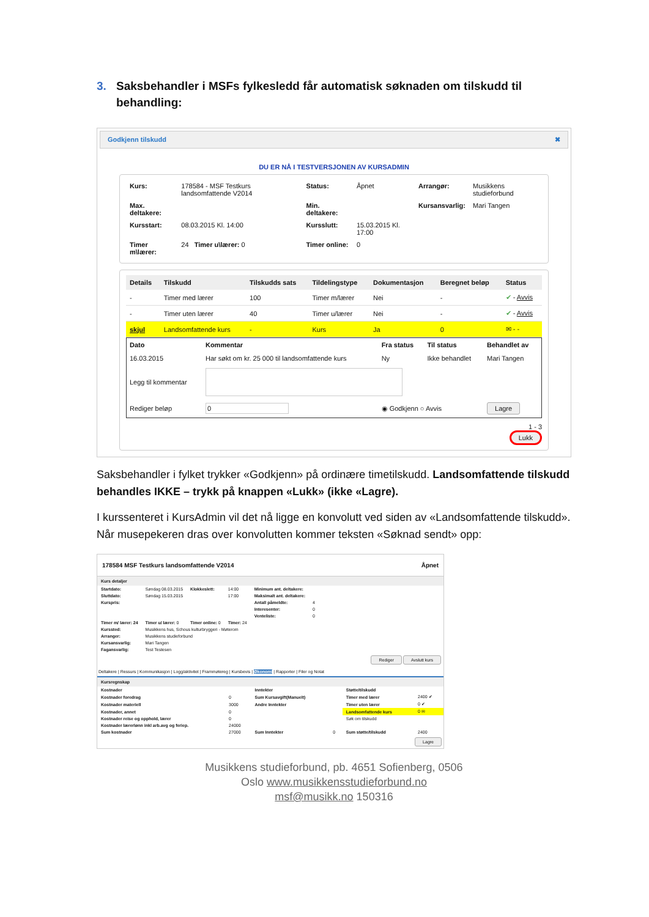3. Saksbehandler i MSFs fylkesledd får automatisk søknaden om tilskudd til behandling:
Godkjenn tilskudd ✖
DU ER NÅ I TESTVERSJONEN AV KURSADMIN
| Kurs: | 178584 - MSF Testkurs landsomfattende V2014 | Status: | Åpnet | Arrangør: | Musikkens studieforbund |
| Max. deltakere: | | Min. deltakere: | | Kursansvarlig: | Mari Tangen |
| Kursstart: | 08.03.2015 Kl. 14:00 | Kursslutt: | 15.03.2015 Kl. 17:00 | | |
| Timer m\lærer: | 24 Timer u\lærer: 0 | Timer online: | 0 | | |
| Details | Tilskudd | Tilskudds sats | Tildelingstype | Dokumentasjon | Beregnet beløp | Status |
| --- | --- | --- | --- | --- | --- | --- |
| - | Timer med lærer | 100 | Timer m/lærer | Nei | - | ✔ - Avvis |
| - | Timer uten lærer | 40 | Timer u/lærer | Nei | - | ✔ - Avvis |
| skjul | Landsomfattende kurs | - | Kurs | Ja | 0 | ✉ - - |
| Dato | Kommentar | Fra status | Til status | Behandlet av |
| --- | --- | --- | --- | --- |
| 16.03.2015 | Har søkt om kr. 25 000 til landsomfattende kurs | Ny | Ikke behandlet | Mari Tangen |
| Legg til kommentar | | | | |
| Rediger beløp | 0 | ◉ Godkjenn ○ Avvis | | Lagre |
1 - 3
Lukk
Saksbehandler i fylket trykker «Godkjenn» på ordinære timetilskudd. Landsomfattende tilskudd behandles IKKE – trykk på knappen «Lukk» (ikke «Lagre).
I kurssenteret i KursAdmin vil det nå ligge en konvolutt ved siden av «Landsomfattende tilskudd». Når musepekeren dras over konvolutten kommer teksten «Søknad sendt» opp:
178584 MSF Testkurs landsomfattende V2014 Åpnet
Kurs detaljer
| Startdato: | Søndag 08.03.2015 | Klokkeslett: | 14:00 | Minimum ant. deltakere: | |
| Sluttdato: | Søndag 15.03.2015 | | 17:00 | Maksimalt ant. deltakere: | |
| Kurspris: | | | | Antall påmeldte: | 4 |
| | | | | Interesenter: | 0 |
| | | | | Venteliste: | 0 |
| Timer m/ lærer: 24 | Timer u/ lærer: 0 | Timer online: 0 | Timer: 24 | | |
| Kurssted: | Musikkens hus, Schous kulturbryggeri - Møterom | | | | |
| Arranger: | Musikkens studieforbund | | | | |
| Kursansvarlig: | Mari Tangen | | | | |
| Fagansvarlig: | Test Testesen | | | | |
Rediger Avslutt kurs
Deltakere | Ressurs | Kommunikasjon | Logg/aktivitet | Frammøtereg | Kursbevis | Økonomi | Rapporter | Filer og Notat
Kursregnskap
| Kostnader | | Inntekter | | Støtte/tilskudd | |
| Kostnader foredrag | 0 | Sum Kursavgift(Manuelt) | | Timer med lærer | 2400 ✔ |
| Kostnader materiell | 3000 | Andre Inntekter | | Timer uten lærer | 0 ✔ |
| Kostnader, annet | 0 | | | Landsomfattende kurs | 0 ✉ |
| Kostnader reise og opphold, lærer | 0 | | | Søk om tilskudd | |
| Kostnader lærerlønn inkl arb.avg og feriep. | 24000 | | | | |
| Sum kostnader | 27000 | Sum Inntekter | 0 | Sum støtte/tilskudd | 2400 |
Lagre
Musikkens studieforbund, pb. 4651 Sofienberg, 0506
Oslo www.musikkensstudieforbund.no
msf@musikk.no 150316